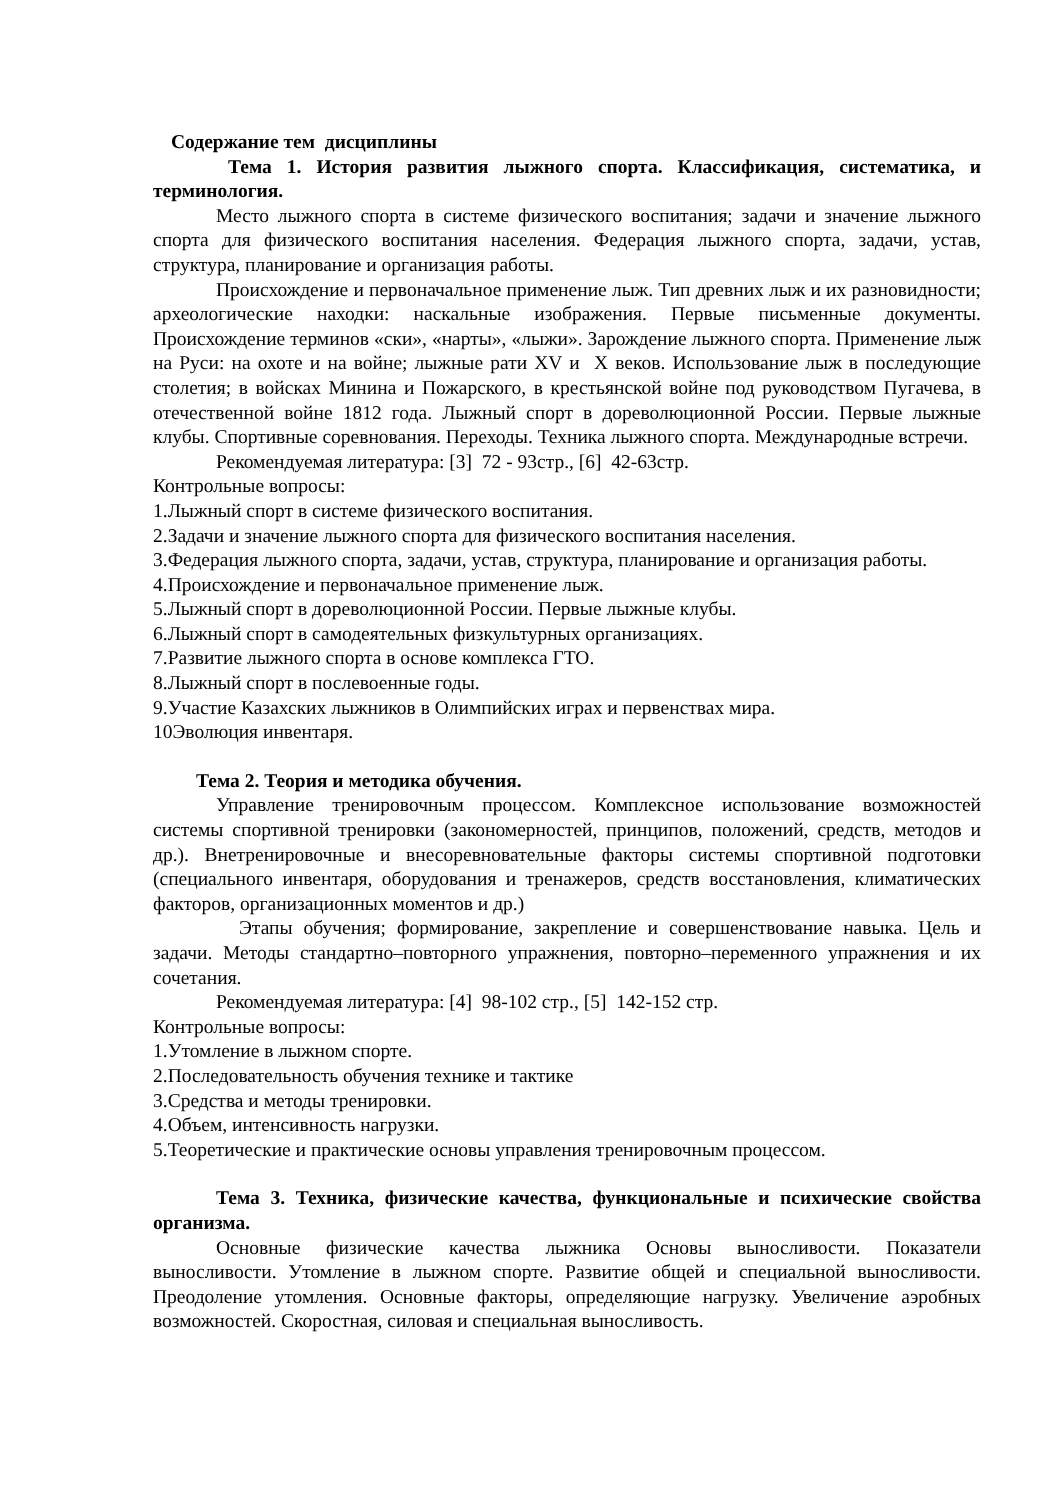Содержание тем дисциплины
Тема 1. История развития лыжного спорта. Классификация, систематика, и терминология.
Место лыжного спорта в системе физического воспитания; задачи и значение лыжного спорта для физического воспитания населения. Федерация лыжного спорта, задачи, устав, структура, планирование и организация работы.
Происхождение и первоначальное применение лыж. Тип древних лыж и их разновидности; археологические находки: наскальные изображения. Первые письменные документы. Происхождение терминов «ски», «нарты», «лыжи». Зарождение лыжного спорта. Применение лыж на Руси: на охоте и на войне; лыжные рати XV и X веков. Использование лыж в последующие столетия; в войсках Минина и Пожарского, в крестьянской войне под руководством Пугачева, в отечественной войне 1812 года. Лыжный спорт в дореволюционной России. Первые лыжные клубы. Спортивные соревнования. Переходы. Техника лыжного спорта. Международные встречи.
Рекомендуемая литература: [3] 72 - 93стр., [6] 42-63стр.
Контрольные вопросы:
1.Лыжный спорт в системе физического воспитания.
2.Задачи и значение лыжного спорта для физического воспитания населения.
3.Федерация лыжного спорта, задачи, устав, структура, планирование и организация работы.
4.Происхождение и первоначальное применение лыж.
5.Лыжный спорт в дореволюционной России. Первые лыжные клубы.
6.Лыжный спорт в самодеятельных физкультурных организациях.
7.Развитие лыжного спорта в основе комплекса ГТО.
8.Лыжный спорт в послевоенные годы.
9.Участие Казахских лыжников в Олимпийских играх и первенствах мира.
10Эволюция инвентаря.
Тема 2. Теория и методика обучения.
Управление тренировочным процессом. Комплексное использование возможностей системы спортивной тренировки (закономерностей, принципов, положений, средств, методов и др.). Внетренировочные и внесоревновательные факторы системы спортивной подготовки (специального инвентаря, оборудования и тренажеров, средств восстановления, климатических факторов, организационных моментов и др.)
Этапы обучения; формирование, закрепление и совершенствование навыка. Цель и задачи. Методы стандартно–повторного упражнения, повторно–переменного упражнения и их сочетания.
Рекомендуемая литература: [4] 98-102 стр., [5] 142-152 стр.
Контрольные вопросы:
1.Утомление в лыжном спорте.
2.Последовательность обучения технике и тактике
3.Средства и методы тренировки.
4.Объем, интенсивность нагрузки.
5.Теоретические и практические основы управления тренировочным процессом.
Тема 3. Техника, физические качества, функциональные и психические свойства организма.
Основные физические качества лыжника Основы выносливости. Показатели выносливости. Утомление в лыжном спорте. Развитие общей и специальной выносливости. Преодоление утомления. Основные факторы, определяющие нагрузку. Увеличение аэробных возможностей. Скоростная, силовая и специальная выносливость.